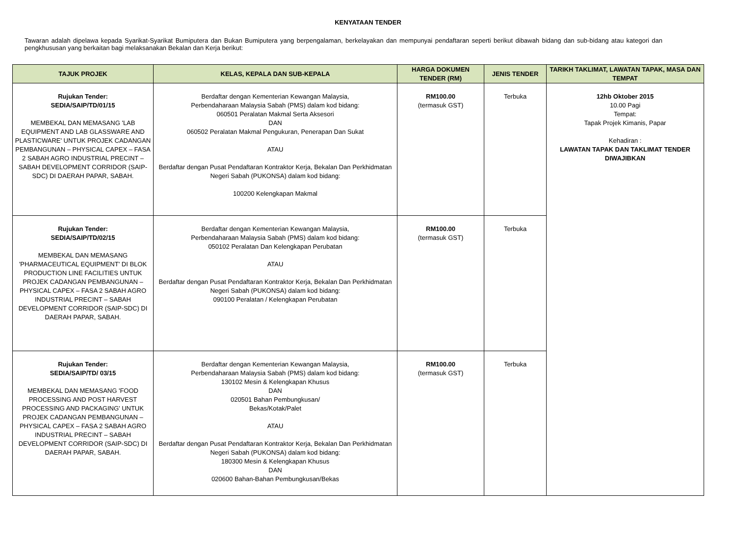KENYATAAN TENDER
Tawaran adalah dipelawa kepada Syarikat-Syarikat Bumiputera dan Bukan Bumiputera yang berpengalaman, berkelayakan dan mempunyai pendaftaran seperti berikut dibawah bidang dan sub-bidang atau kategori dan pengkhususan yang berkaitan bagi melaksanakan Bekalan dan Kerja berikut:
| TAJUK PROJEK | KELAS, KEPALA DAN SUB-KEPALA | HARGA DOKUMEN TENDER (RM) | JENIS TENDER | TARIKH TAKLIMAT, LAWATAN TAPAK, MASA DAN TEMPAT |
| --- | --- | --- | --- | --- |
| Rujukan Tender: SEDIA/SAIP/TD/01/15 MEMBEKAL DAN MEMASANG 'LAB EQUIPMENT AND LAB GLASSWARE AND PLASTICWARE' UNTUK PROJEK CADANGAN PEMBANGUNAN – PHYSICAL CAPEX – FASA 2 SABAH AGRO INDUSTRIAL PRECINT – SABAH DEVELOPMENT CORRIDOR (SAIP-SDC) DI DAERAH PAPAR, SABAH. | Berdaftar dengan Kementerian Kewangan Malaysia, Perbendaharaan Malaysia Sabah (PMS) dalam kod bidang: 060501 Peralatan Makmal Serta Aksesori DAN 060502 Peralatan Makmal Pengukuran, Penerapan Dan Sukat ATAU Berdaftar dengan Pusat Pendaftaran Kontraktor Kerja, Bekalan Dan Perkhidmatan Negeri Sabah (PUKONSA) dalam kod bidang: 100200 Kelengkapan Makmal | RM100.00 (termasuk GST) | Terbuka | 12hb Oktober 2015 10.00 Pagi Tempat: Tapak Projek Kimanis, Papar Kehadiran : LAWATAN TAPAK DAN TAKLIMAT TENDER DIWAJIBKAN |
| Rujukan Tender: SEDIA/SAIP/TD/02/15 MEMBEKAL DAN MEMASANG 'PHARMACEUTICAL EQUIPMENT' DI BLOK PRODUCTION LINE FACILITIES UNTUK PROJEK CADANGAN PEMBANGUNAN – PHYSICAL CAPEX – FASA 2 SABAH AGRO INDUSTRIAL PRECINT – SABAH DEVELOPMENT CORRIDOR (SAIP-SDC) DI DAERAH PAPAR, SABAH. | Berdaftar dengan Kementerian Kewangan Malaysia, Perbendaharaan Malaysia Sabah (PMS) dalam kod bidang: 050102 Peralatan Dan Kelengkapan Perubatan ATAU Berdaftar dengan Pusat Pendaftaran Kontraktor Kerja, Bekalan Dan Perkhidmatan Negeri Sabah (PUKONSA) dalam kod bidang: 090100 Peralatan / Kelengkapan Perubatan | RM100.00 (termasuk GST) | Terbuka | |
| Rujukan Tender: SEDIA/SAIP/TD/ 03/15 MEMBEKAL DAN MEMASANG 'FOOD PROCESSING AND POST HARVEST PROCESSING AND PACKAGING' UNTUK PROJEK CADANGAN PEMBANGUNAN – PHYSICAL CAPEX – FASA 2 SABAH AGRO INDUSTRIAL PRECINT – SABAH DEVELOPMENT CORRIDOR (SAIP-SDC) DI DAERAH PAPAR, SABAH. | Berdaftar dengan Kementerian Kewangan Malaysia, Perbendaharaan Malaysia Sabah (PMS) dalam kod bidang: 130102 Mesin & Kelengkapan Khusus DAN 020501 Bahan Pembungkusan/ Bekas/Kotak/Palet ATAU Berdaftar dengan Pusat Pendaftaran Kontraktor Kerja, Bekalan Dan Perkhidmatan Negeri Sabah (PUKONSA) dalam kod bidang: 180300 Mesin & Kelengkapan Khusus DAN 020600 Bahan-Bahan Pembungkusan/Bekas | RM100.00 (termasuk GST) | Terbuka | |